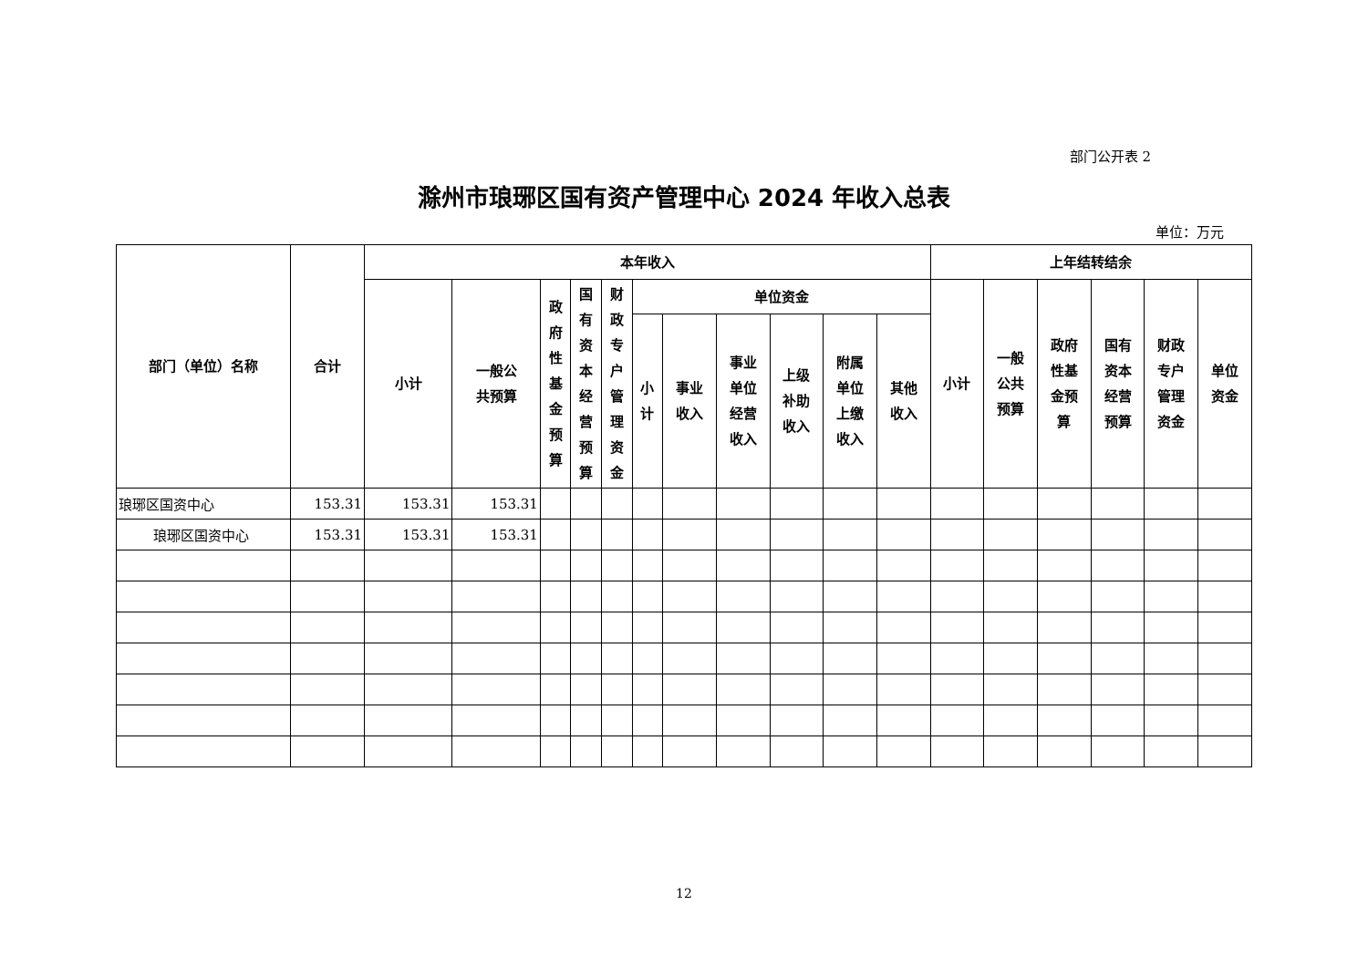部门公开表 2
滁州市琅琊区国有资产管理中心 2024 年收入总表
单位：万元
| 部门（单位）名称 | 合计 | 本年收入 | | | | | | | | | | | 上年结转结余 | | | | | |
| --- | --- | --- | --- | --- | --- | --- | --- | --- | --- | --- | --- | --- | --- | --- | --- | --- | --- | --- |
| | | 小计 | 一般公 共预算 | 政 府 性 基 金 预 算 | 国 有 资 本 经 营 预 算 | 财 政 专 户 管 理 资 金 | 单位资金 | | | | | | 小计 | 一般 公共 预算 | 政府 性基 金预 算 | 国有 资本 经营 预算 | 财政 专户 管理 资金 | 单位 资金 |
| | | | | | | | 小 计 | 事业 收入 | 事业 单位 经营 收入 | 上级 补助 收入 | 附属 单位 上缴 收入 | 其他 收入 | | | | | | |
| 琅琊区国资中心 | 153.31 | 153.31 | 153.31 | | | | | | | | | | | | | | | |
| 琅琊区国资中心 | 153.31 | 153.31 | 153.31 | | | | | | | | | | | | | | | |
12